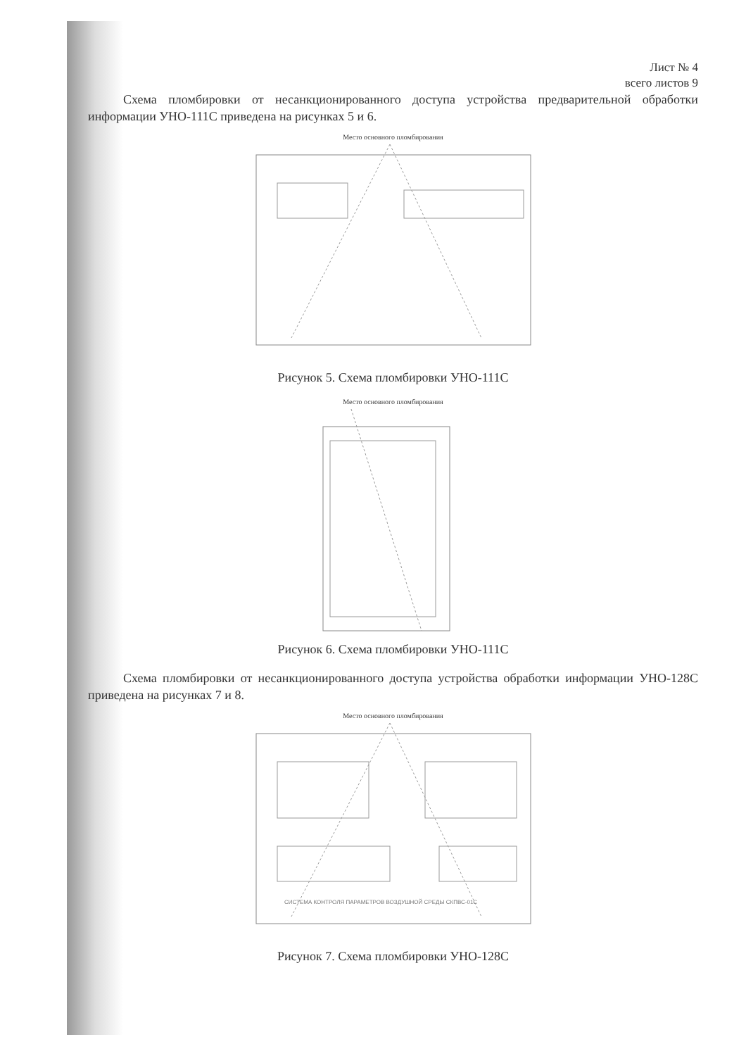Лист № 4
всего листов 9
Схема пломбировки от несанкционированного доступа устройства предварительной обработки информации УНО-111С приведена на рисунках 5 и 6.
Место основного пломбирования
Рисунок 5. Схема пломбировки УНО-111С
Место основного пломбирования
Рисунок 6. Схема пломбировки УНО-111С
Схема пломбировки от несанкционированного доступа устройства обработки информации УНО-128С приведена на рисунках 7 и 8.
Место основного пломбирования
СИСТЕМА КОНТРОЛЯ ПАРАМЕТРОВ ВОЗДУШНОЙ СРЕДЫ СКПВС-01С
Рисунок 7. Схема пломбировки УНО-128С